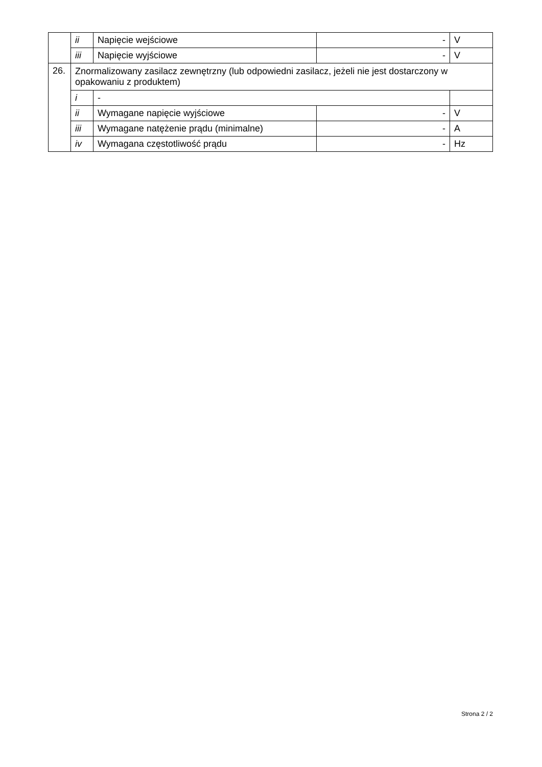| | ii | Napięcie wejściowe | - | V |
| | iii | Napięcie wyjściowe | - | V |
| 26. | Znormalizowany zasilacz zewnętrzny (lub odpowiedni zasilacz, jeżeli nie jest dostarczony w opakowaniu z produktem) | | | |
| | i | - | | |
| | ii | Wymagane napięcie wyjściowe | - | V |
| | iii | Wymagane natężenie prądu (minimalne) | - | A |
| | iv | Wymagana częstotliwość prądu | - | Hz |
Strona 2 / 2